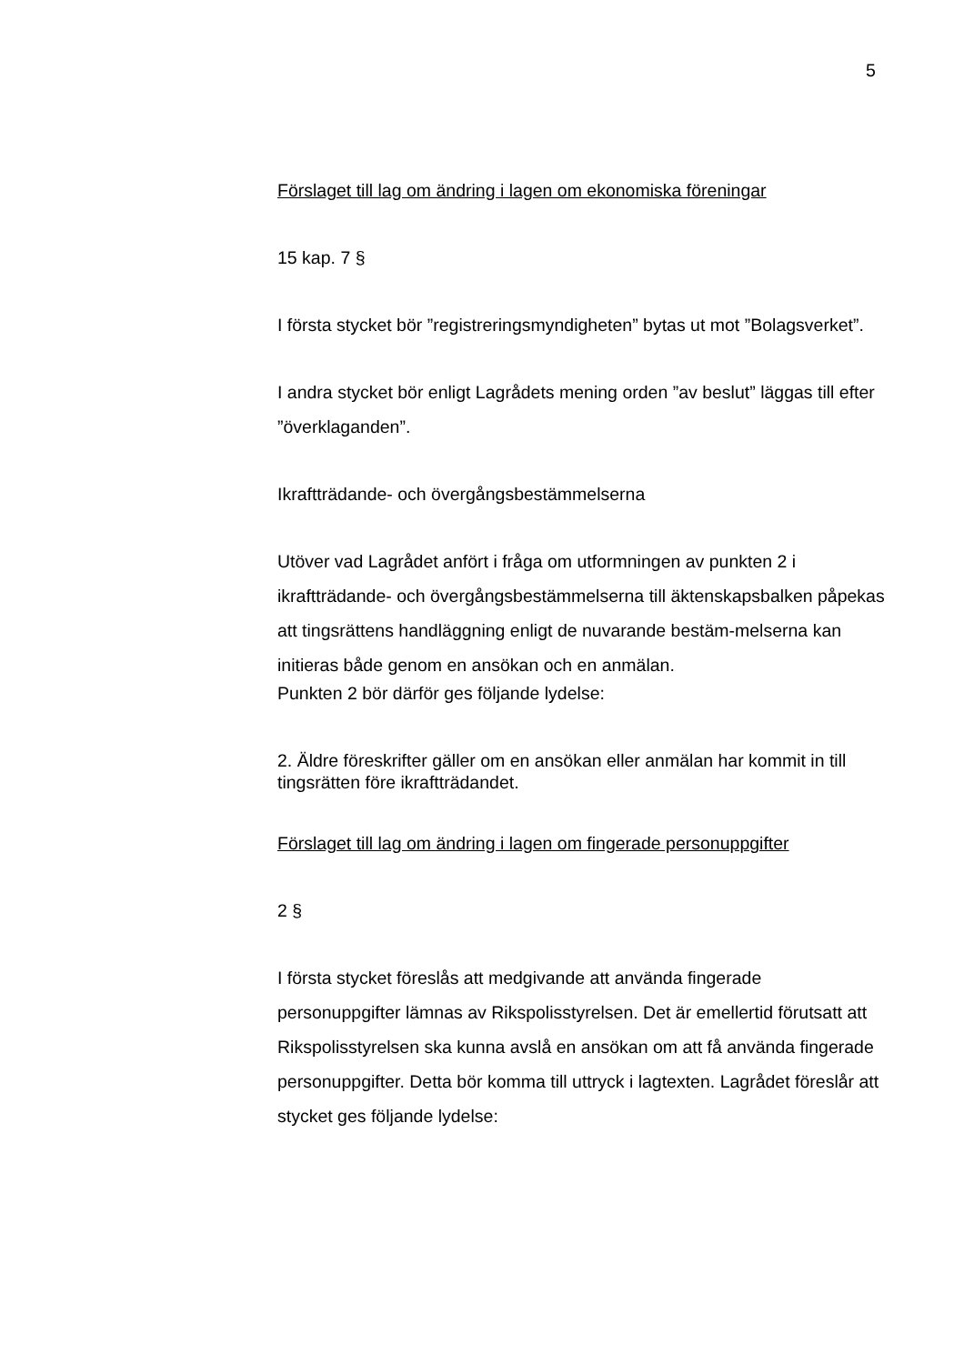5
Förslaget till lag om ändring i lagen om ekonomiska föreningar
15 kap. 7 §
I första stycket bör ”registreringsmyndigheten” bytas ut mot ”Bolagsverket”.
I andra stycket bör enligt Lagrådets mening orden ”av beslut” läggas till efter ”överklaganden”.
Ikraftträdande- och övergångsbestämmelserna
Utöver vad Lagrådet anfört i fråga om utformningen av punkten 2 i ikraftträdande- och övergångsbestämmelserna till äktenskapsbalken påpekas att tingsrättens handläggning enligt de nuvarande bestäm-melserna kan initieras både genom en ansökan och en anmälan.
Punkten 2 bör därför ges följande lydelse:
2. Äldre föreskrifter gäller om en ansökan eller anmälan har kommit in till tingsrätten före ikraftträdandet.
Förslaget till lag om ändring i lagen om fingerade personuppgifter
2 §
I första stycket föreslås att medgivande att använda fingerade personuppgifter lämnas av Rikspolisstyrelsen. Det är emellertid förutsatt att Rikspolisstyrelsen ska kunna avslå en ansökan om att få använda fingerade personuppgifter. Detta bör komma till uttryck i lagtexten. Lagrådet föreslår att stycket ges följande lydelse: